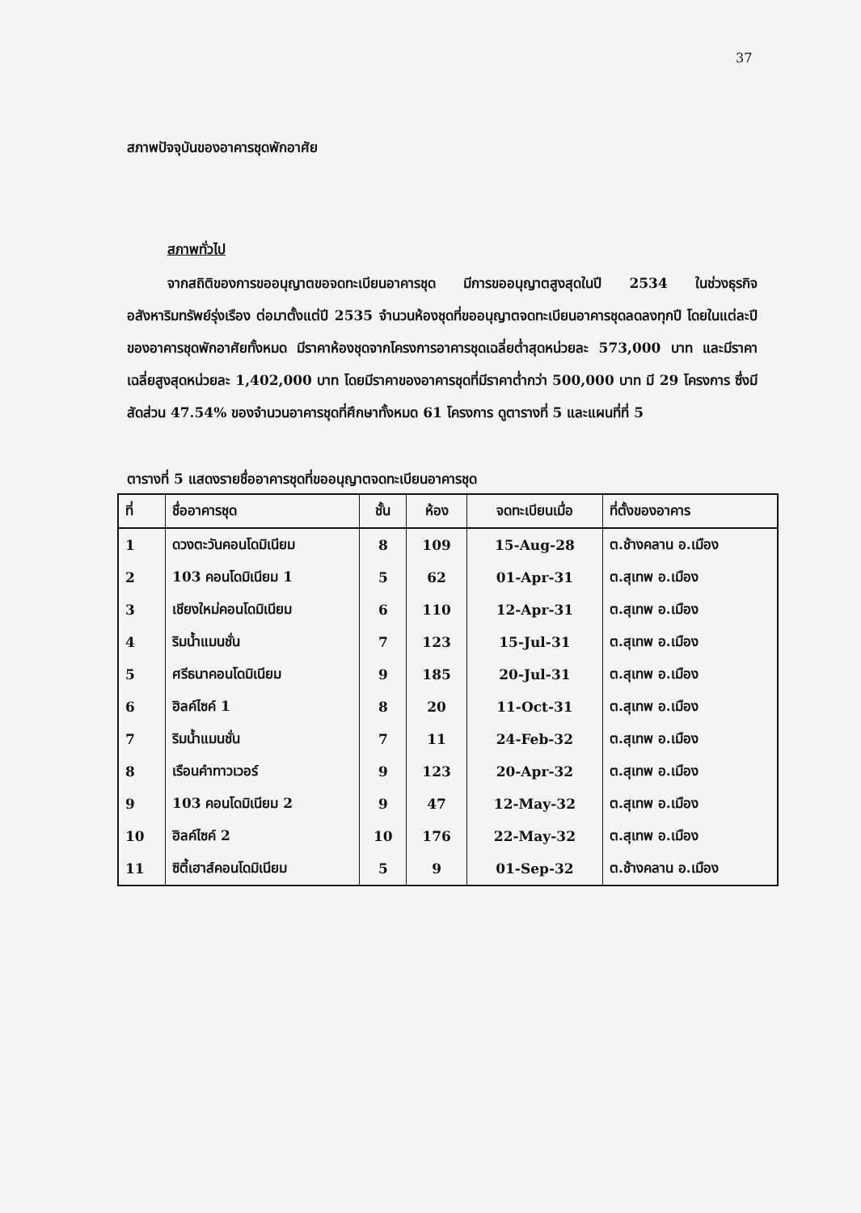37
สภาพปัจจุบันของอาคารชุดพักอาศัย
สภาพทั่วไป
จากสถิติของการขออนุญาตขอจดทะเบียนอาคารชุด มีการขออนุญาตสูงสุดในปี 2534 ในช่วงธุรกิจอสังหาริมทรัพย์รุ่งเรือง ต่อมาตั้งแต่ปี 2535 จำนวนห้องชุดที่ขออนุญาตจดทะเบียนอาคารชุดลดลงทุกปี โดยในแต่ละปีของอาคารชุดพักอาศัยทั้งหมด มีราคาห้องชุดจากโครงการอาคารชุดเฉลี่ยต่ำสุดหน่วยละ 573,000 บาท และมีราคาเฉลี่ยสูงสุดหน่วยละ 1,402,000 บาท โดยมีราคาของอาคารชุดที่มีราคาต่ำกว่า 500,000 บาท มี 29 โครงการ ซึ่งมีสัดส่วน 47.54% ของจำนวนอาคารชุดที่ศึกษาทั้งหมด 61 โครงการ ดูตารางที่ 5 และแผนที่ที่ 5
ตารางที่ 5 แสดงรายชื่ออาคารชุดที่ขออนุญาตจดทะเบียนอาคารชุด
| ที่ | ชื่ออาคารชุด | ชั้น | ห้อง | จดทะเบียนเมื่อ | ที่ตั้งของอาคาร |
| --- | --- | --- | --- | --- | --- |
| 1 | ดวงตะวันคอนโดมิเนียม | 8 | 109 | 15-Aug-28 | ต.ช้างคลาน อ.เมือง |
| 2 | 103 คอนโดมิเนียม 1 | 5 | 62 | 01-Apr-31 | ต.สุเทพ อ.เมือง |
| 3 | เชียงใหม่คอนโดมิเนียม | 6 | 110 | 12-Apr-31 | ต.สุเทพ อ.เมือง |
| 4 | ริมน้ำแมนชั่น | 7 | 123 | 15-Jul-31 | ต.สุเทพ อ.เมือง |
| 5 | ศรีธนาคอนโดมิเนียม | 9 | 185 | 20-Jul-31 | ต.สุเทพ อ.เมือง |
| 6 | ฮิลค์ไซค์ 1 | 8 | 20 | 11-Oct-31 | ต.สุเทพ อ.เมือง |
| 7 | ริมน้ำแมนชั่น | 7 | 11 | 24-Feb-32 | ต.สุเทพ อ.เมือง |
| 8 | เรือนคำทาวเวอร์ | 9 | 123 | 20-Apr-32 | ต.สุเทพ อ.เมือง |
| 9 | 103 คอนโดมิเนียม 2 | 9 | 47 | 12-May-32 | ต.สุเทพ อ.เมือง |
| 10 | ฮิลค์ไซค์ 2 | 10 | 176 | 22-May-32 | ต.สุเทพ อ.เมือง |
| 11 | ซิตี้เฮาส์คอนโดมิเนียม | 5 | 9 | 01-Sep-32 | ต.ช้างคลาน อ.เมือง |